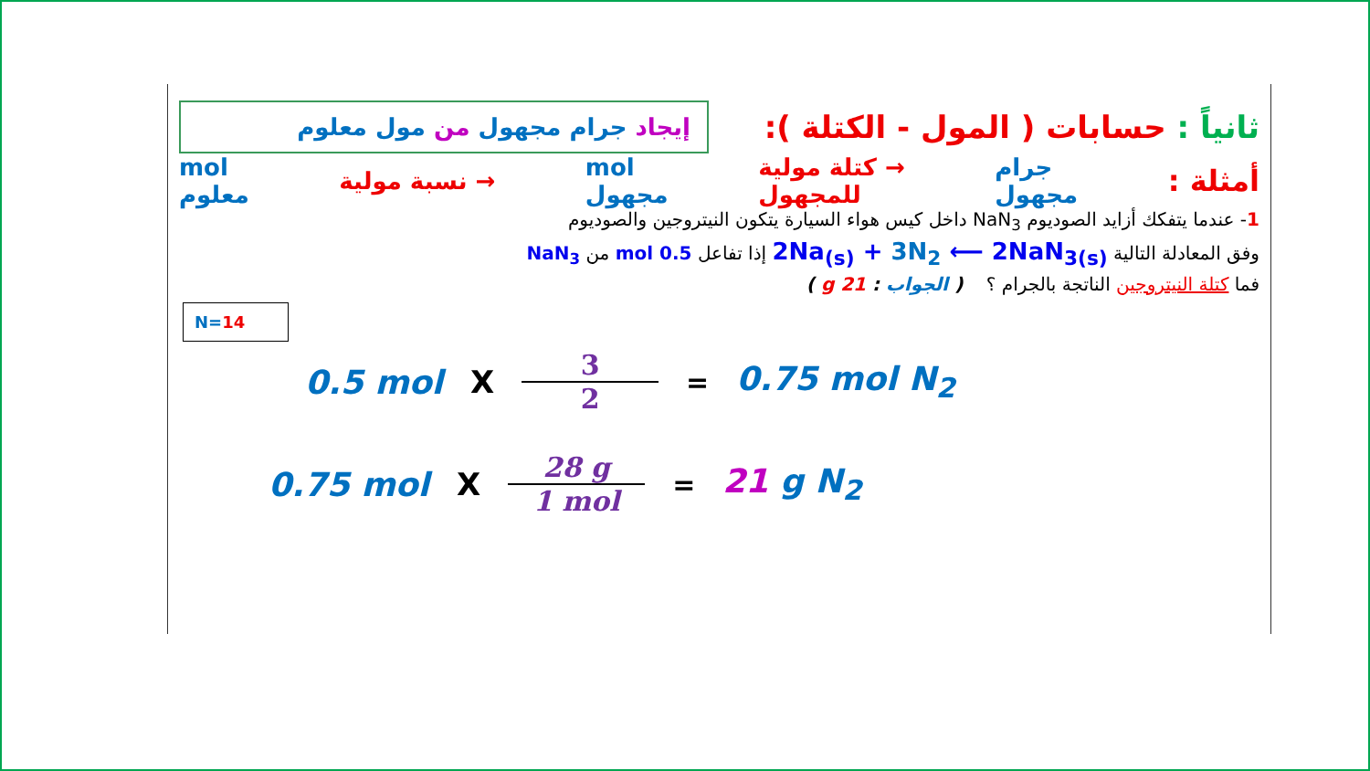إيجاد جرام مجهول من مول معلوم
ثانياً : حسابات ( المول - الكتلة ):
mol
معلوم
نسبة مولية →
mol
مجهول
كتلة مولية →
للمجهول
جرام
مجهول
أمثلة :
1- عندما يتفكك أزايد الصوديوم NaN<sub>3</sub> داخل كيس هواء السيارة يتكون النيتروجين والصوديوم
وفق المعادلة التالية 2Na<sub>(s)</sub> + 3N<sub>2</sub> ⟵ 2NaN<sub>3(s)</sub> إذا تفاعل 0.5 mol من NaN<sub>3</sub>
فما كتلة النيتروجين الناتجة بالجرام ؟ ( الجواب : 21 g )
N=14
0.5 mol X
3
2
= 0.75 mol N<sub>2</sub>
0.75 mol X
28 g
1 mol
= 21 g N<sub>2</sub>